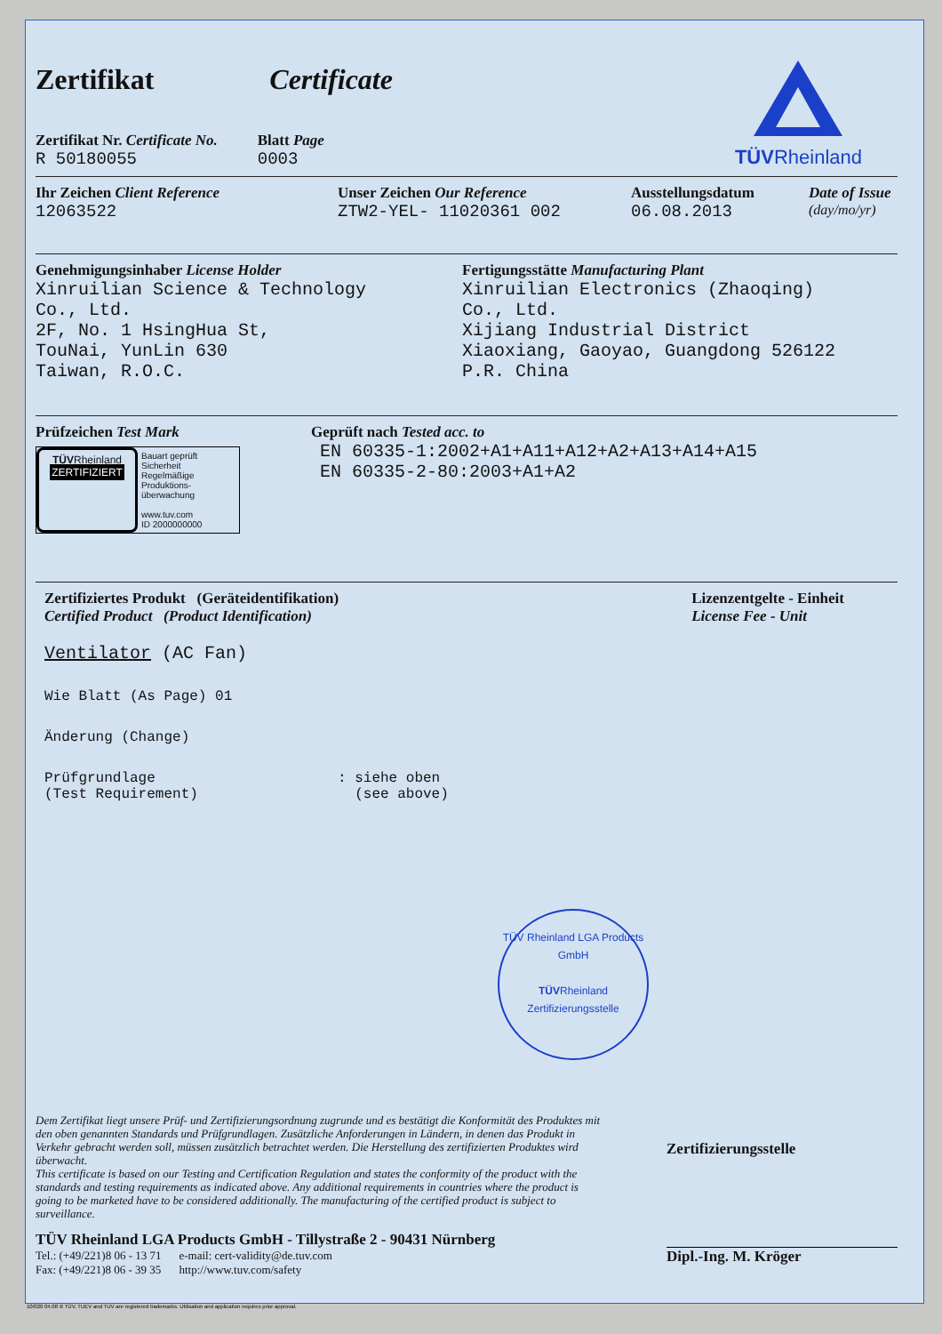Zertifikat Certificate
Zertifikat Nr. Certificate No.
R 50180055
Blatt Page
0003
TÜVRheinland
Ihr Zeichen Client Reference
12063522
Unser Zeichen Our Reference
ZTW2-YEL- 11020361 002
Ausstellungsdatum
06.08.2013
Date of Issue
(day/mo/yr)
Genehmigungsinhaber License Holder
Xinruilian Science & Technology
Co., Ltd.
2F, No. 1 HsingHua St,
TouNai, YunLin 630
Taiwan, R.O.C.
Fertigungsstätte Manufacturing Plant
Xinruilian Electronics (Zhaoqing)
Co., Ltd.
Xijiang Industrial District
Xiaoxiang, Gaoyao, Guangdong 526122
P.R. China
Prüfzeichen Test Mark
TÜVRheinland
ZERTIFIZIERT
Bauart geprüft
Sicherheit
Regelmäßige
Produktions-
überwachung
www.tuv.com
ID 2000000000
Geprüft nach Tested acc. to
EN 60335-1:2002+A1+A11+A12+A2+A13+A14+A15
EN 60335-2-80:2003+A1+A2
Zertifiziertes Produkt (Geräteidentifikation)
Certified Product (Product Identification)
Lizenzentgelte - Einheit
License Fee - Unit
Ventilator (AC Fan)
Wie Blatt (As Page) 01
Änderung (Change)
Prüfgrundlage
(Test Requirement)
: siehe oben
(see above)
TÜV Rheinland LGA Products GmbH
TÜVRheinland
Zertifizierungsstelle
Dem Zertifikat liegt unsere Prüf- und Zertifizierungsordnung zugrunde und es bestätigt die Konformität des Produktes mit den oben genannten Standards und Prüfgrundlagen. Zusätzliche Anforderungen in Ländern, in denen das Produkt in Verkehr gebracht werden soll, müssen zusätzlich betrachtet werden. Die Herstellung des zertifizierten Produktes wird überwacht.
This certificate is based on our Testing and Certification Regulation and states the conformity of the product with the standards and testing requirements as indicated above. Any additional requirements in countries where the product is going to be marketed have to be considered additionally. The manufacturing of the certified product is subject to surveillance.
TÜV Rheinland LGA Products GmbH - Tillystraße 2 - 90431 Nürnberg
Tel.: (+49/221)8 06 - 13 71
Fax: (+49/221)8 06 - 39 35
e-mail: cert-validity@de.tuv.com
http://www.tuv.com/safety
Zertifizierungsstelle
Dipl.-Ing. M. Kröger
10/020 04.08 ® TÜV, TUEV and TUV are registered trademarks. Utilisation and application requires prior approval.